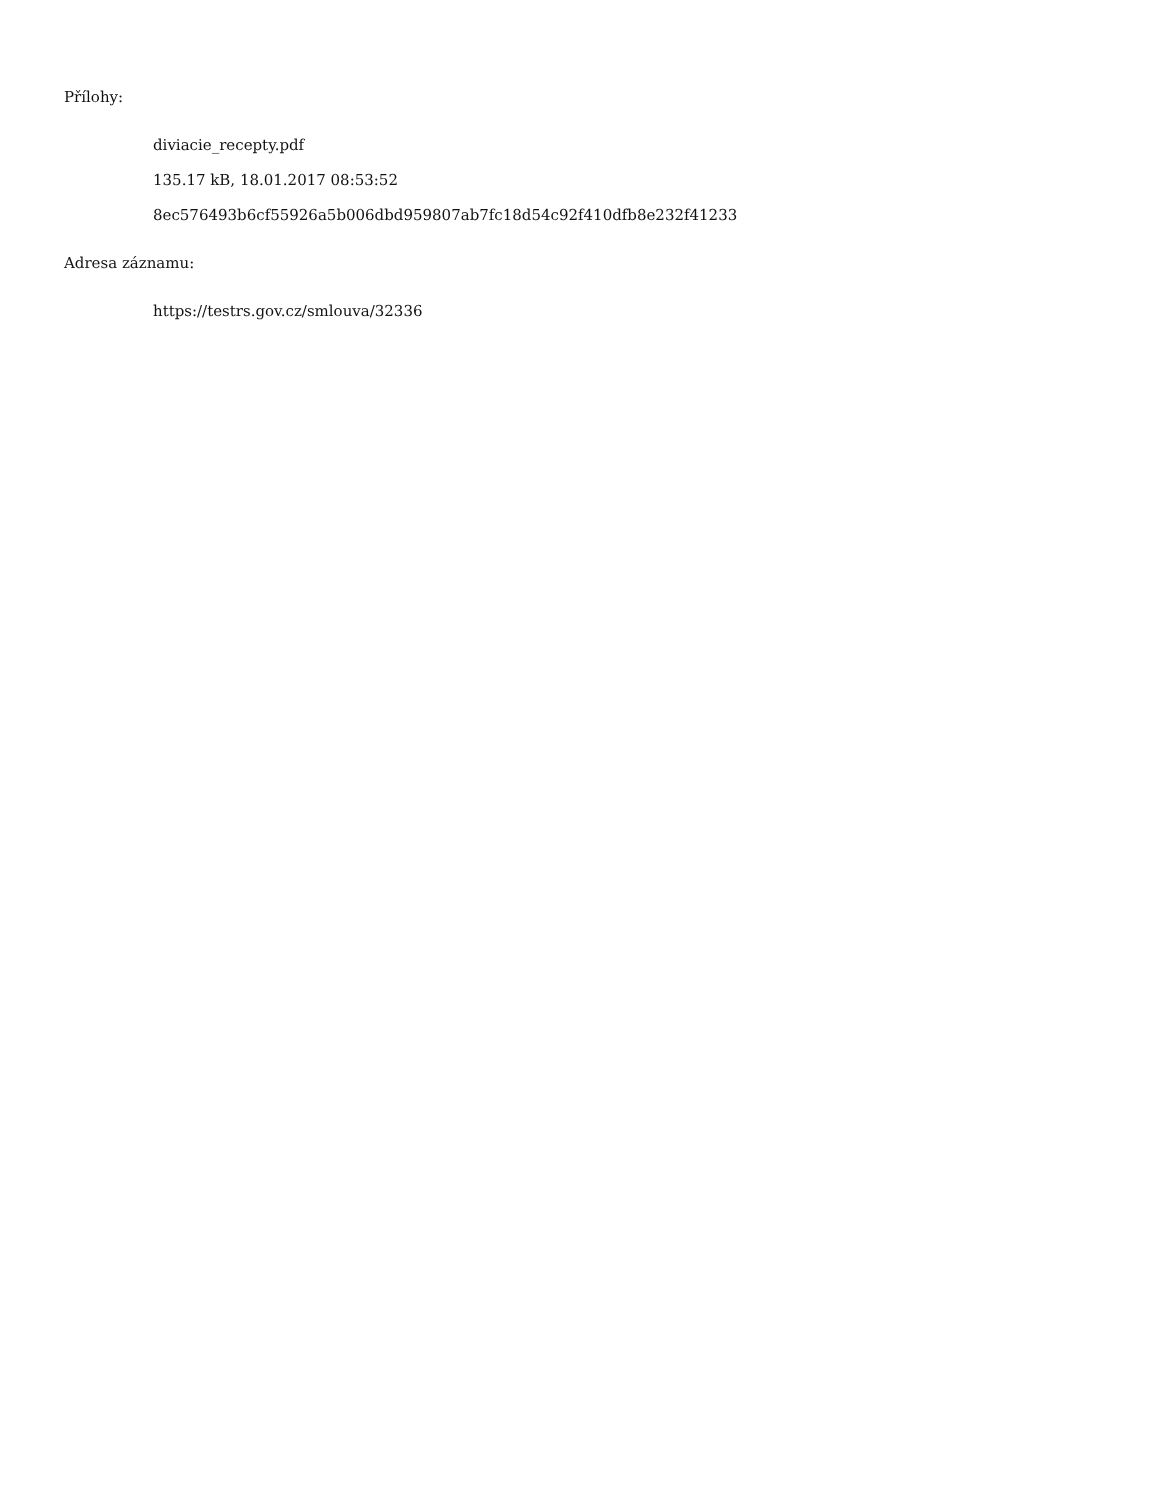Přílohy:
diviacie_recepty.pdf
135.17 kB, 18.01.2017 08:53:52
8ec576493b6cf55926a5b006dbd959807ab7fc18d54c92f410dfb8e232f41233
Adresa záznamu:
https://testrs.gov.cz/smlouva/32336